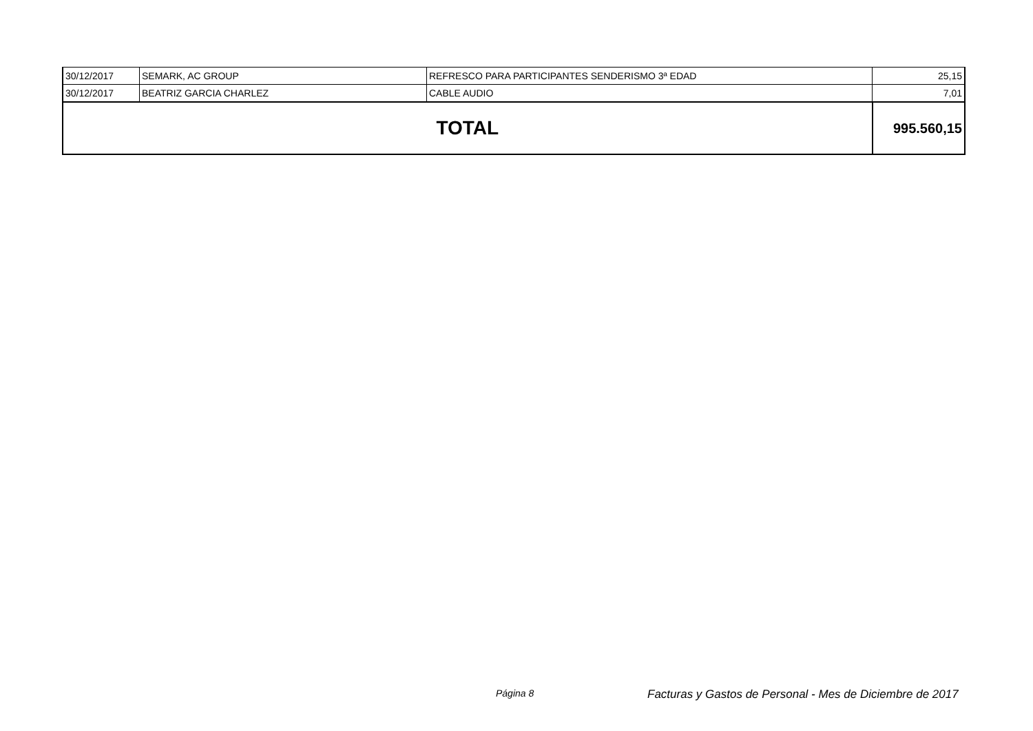| 30/12/2017 | SEMARK, AC GROUP | REFRESCO PARA PARTICIPANTES SENDERISMO 3ª EDAD | 25,15 |
| 30/12/2017 | BEATRIZ GARCIA CHARLEZ | CABLE AUDIO | 7,01 |
| TOTAL | | | 995.560,15 |
Página 8 Facturas y Gastos de Personal - Mes de Diciembre de 2017